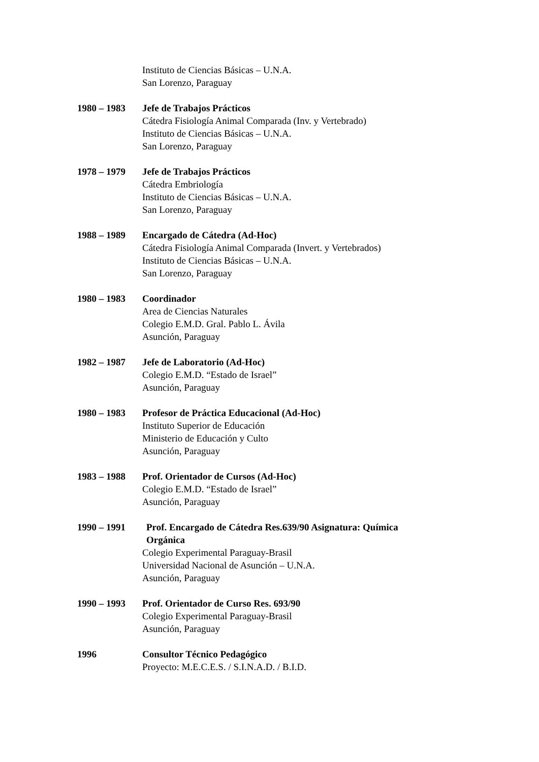Instituto de Ciencias Básicas – U.N.A.
San Lorenzo, Paraguay
1980 – 1983 Jefe de Trabajos Prácticos
Cátedra Fisiología Animal Comparada (Inv. y Vertebrado)
Instituto de Ciencias Básicas – U.N.A.
San Lorenzo, Paraguay
1978 – 1979 Jefe de Trabajos Prácticos
Cátedra Embriología
Instituto de Ciencias Básicas – U.N.A.
San Lorenzo, Paraguay
1988 – 1989 Encargado de Cátedra (Ad-Hoc)
Cátedra Fisiología Animal Comparada (Invert. y Vertebrados)
Instituto de Ciencias Básicas – U.N.A.
San Lorenzo, Paraguay
1980 – 1983 Coordinador
Area de Ciencias Naturales
Colegio E.M.D. Gral. Pablo L. Ávila
Asunción, Paraguay
1982 – 1987 Jefe de Laboratorio (Ad-Hoc)
Colegio E.M.D. “Estado de Israel”
Asunción, Paraguay
1980 – 1983 Profesor de Práctica Educacional (Ad-Hoc)
Instituto Superior de Educación
Ministerio de Educación y Culto
Asunción, Paraguay
1983 – 1988 Prof. Orientador de Cursos (Ad-Hoc)
Colegio E.M.D. “Estado de Israel”
Asunción, Paraguay
1990 – 1991 Prof. Encargado de Cátedra Res.639/90 Asignatura: Química Orgánica
Colegio Experimental Paraguay-Brasil
Universidad Nacional de Asunción – U.N.A.
Asunción, Paraguay
1990 – 1993 Prof. Orientador de Curso Res. 693/90
Colegio Experimental Paraguay-Brasil
Asunción, Paraguay
1996 Consultor Técnico Pedagógico
Proyecto: M.E.C.E.S. / S.I.N.A.D. / B.I.D.